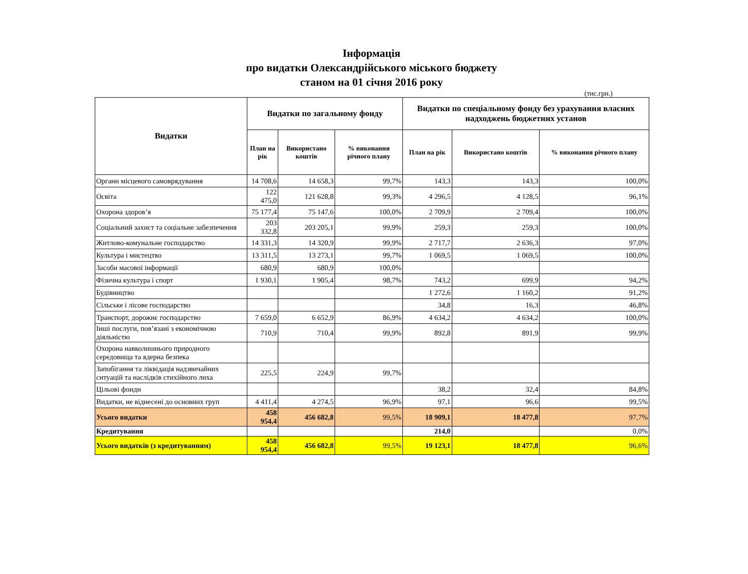Інформація
про видатки Олександрійського міського бюджету
станом на 01 січня 2016 року
(тис.грн.)
| Видатки | Видатки по загальному фонду | | | Видатки по спеціальному фонду без урахування власних надходжень бюджетних установ | | |
| --- | --- | --- | --- | --- | --- | --- |
| | План на рік | Використано коштів | % виконання річного плану | План на рік | Використано коштів | % виконання річного плану |
| Органи місцевого самоврядування | 14 708,6 | 14 658,3 | 99,7% | 143,3 | 143,3 | 100,0% |
| Освіта | 122 475,0 | 121 628,8 | 99,3% | 4 296,5 | 4 128,5 | 96,1% |
| Охорона здоров’я | 75 177,4 | 75 147,6 | 100,0% | 2 709,9 | 2 709,4 | 100,0% |
| Соціальний захист та соціальне забезпечення | 203 332,8 | 203 205,1 | 99,9% | 259,3 | 259,3 | 100,0% |
| Житлово-комунальне господарство | 14 331,3 | 14 320,9 | 99,9% | 2 717,7 | 2 636,3 | 97,0% |
| Культура і мистецтво | 13 311,5 | 13 273,1 | 99,7% | 1 069,5 | 1 069,5 | 100,0% |
| Засоби масової інформації | 680,9 | 680,9 | 100,0% | | | |
| Фізична культура і спорт | 1 930,1 | 1 905,4 | 98,7% | 743,2 | 699,9 | 94,2% |
| Будівництво | | | | 1 272,6 | 1 160,2 | 91,2% |
| Сільське і лісове господарство | | | | 34,8 | 16,3 | 46,8% |
| Транспорт, дорожнє господарство | 7 659,0 | 6 652,9 | 86,9% | 4 634,2 | 4 634,2 | 100,0% |
| Інші послуги, пов’язані з економічною діяльністю | 710,9 | 710,4 | 99,9% | 892,8 | 891,9 | 99,9% |
| Охорона навколишнього природного середовища та ядерна безпека | | | | | | |
| Запобігання та ліквідація надзвичайних ситуацій та наслідків стихійного лиха | 225,5 | 224,9 | 99,7% | | | |
| Цільові фонди | | | | 38,2 | 32,4 | 84,8% |
| Видатки, не віднесені до основних груп | 4 411,4 | 4 274,5 | 96,9% | 97,1 | 96,6 | 99,5% |
| Усього видатки | 458 954,4 | 456 682,8 | 99,5% | 18 909,1 | 18 477,8 | 97,7% |
| Кредитування | | | | 214,0 | | 0,0% |
| Усього видатків (з кредитуванням) | 458 954,4 | 456 682,8 | 99,5% | 19 123,1 | 18 477,8 | 96,6% |